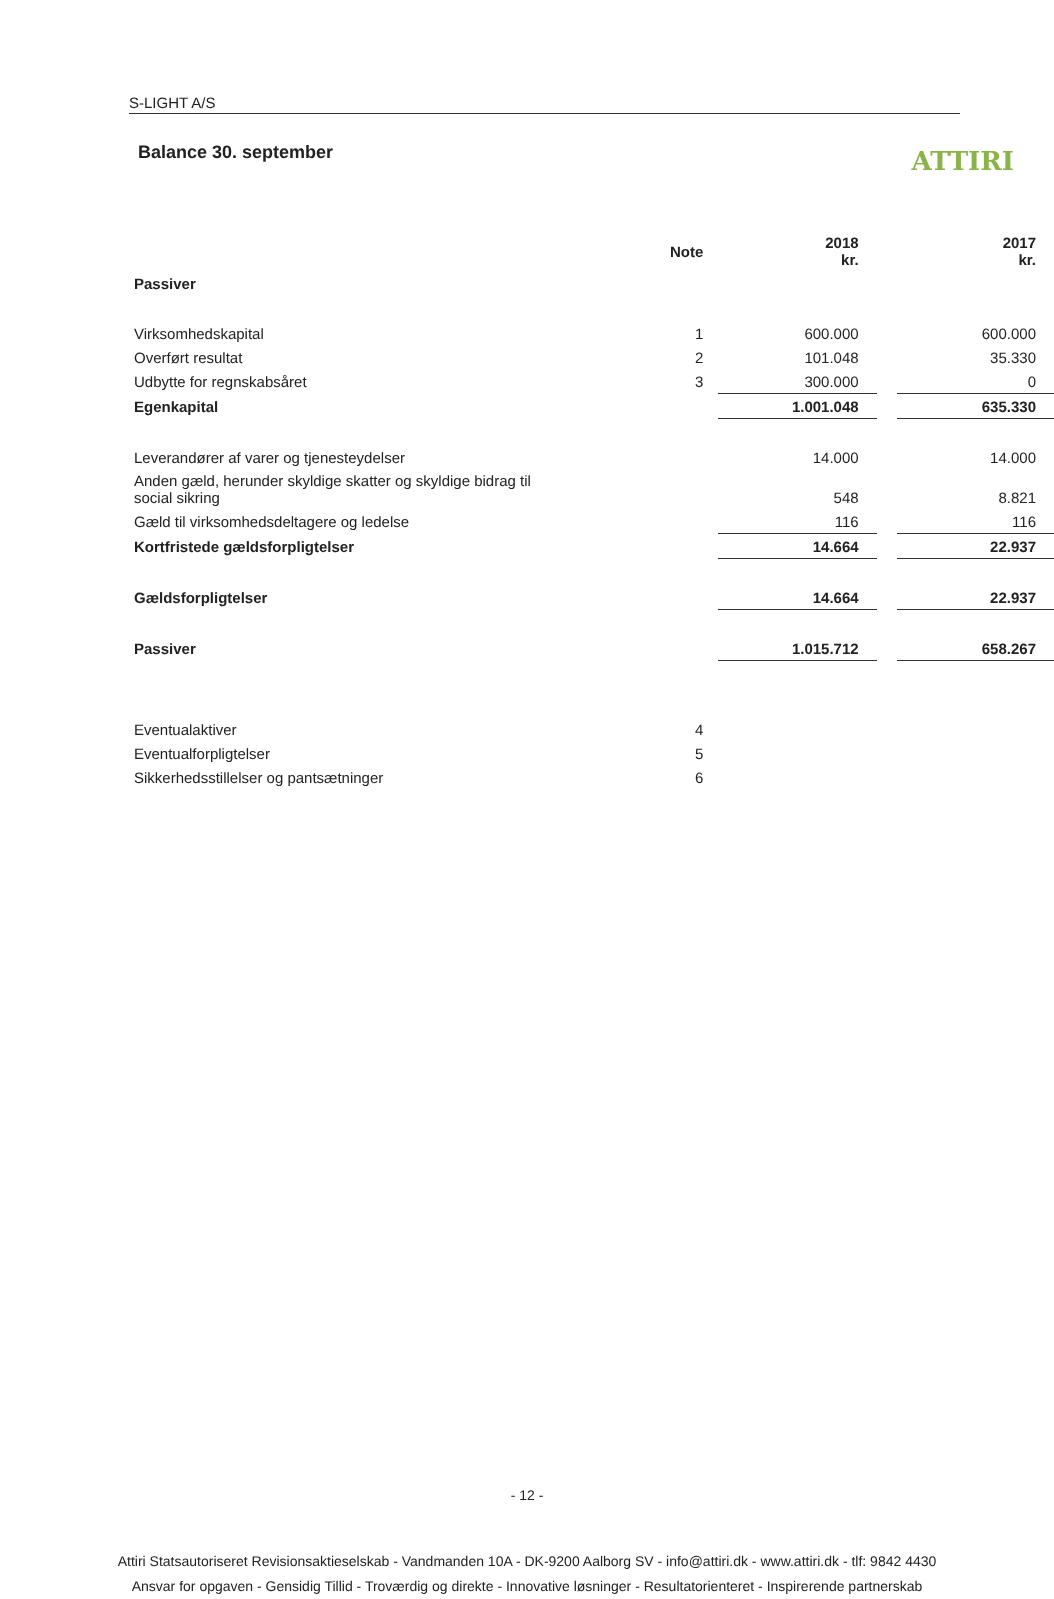ATTIRI
S-LIGHT A/S
Balance 30. september
| | Note | 2018 kr. | | 2017 kr. |
| --- | --- | --- | --- | --- |
| Passiver | | | | |
| Virksomhedskapital | 1 | 600.000 | | 600.000 |
| Overført resultat | 2 | 101.048 | | 35.330 |
| Udbytte for regnskabsåret | 3 | 300.000 | | 0 |
| Egenkapital | | 1.001.048 | | 635.330 |
| Leverandører af varer og tjenesteydelser | | 14.000 | | 14.000 |
| Anden gæld, herunder skyldige skatter og skyldige bidrag til social sikring | | 548 | | 8.821 |
| Gæld til virksomhedsdeltagere og ledelse | | 116 | | 116 |
| Kortfristede gældsforpligtelser | | 14.664 | | 22.937 |
| Gældsforpligtelser | | 14.664 | | 22.937 |
| Passiver | | 1.015.712 | | 658.267 |
| Eventualaktiver | 4 | | | |
| Eventualforpligtelser | 5 | | | |
| Sikkerhedsstillelser og pantsætninger | 6 | | | |
- 12 -
Attiri Statsautoriseret Revisionsaktieselskab - Vandmanden 10A - DK-9200 Aalborg SV - info@attiri.dk - www.attiri.dk - tlf: 9842 4430
Ansvar for opgaven - Gensidig Tillid - Troværdig og direkte - Innovative løsninger - Resultatorienteret - Inspirerende partnerskab